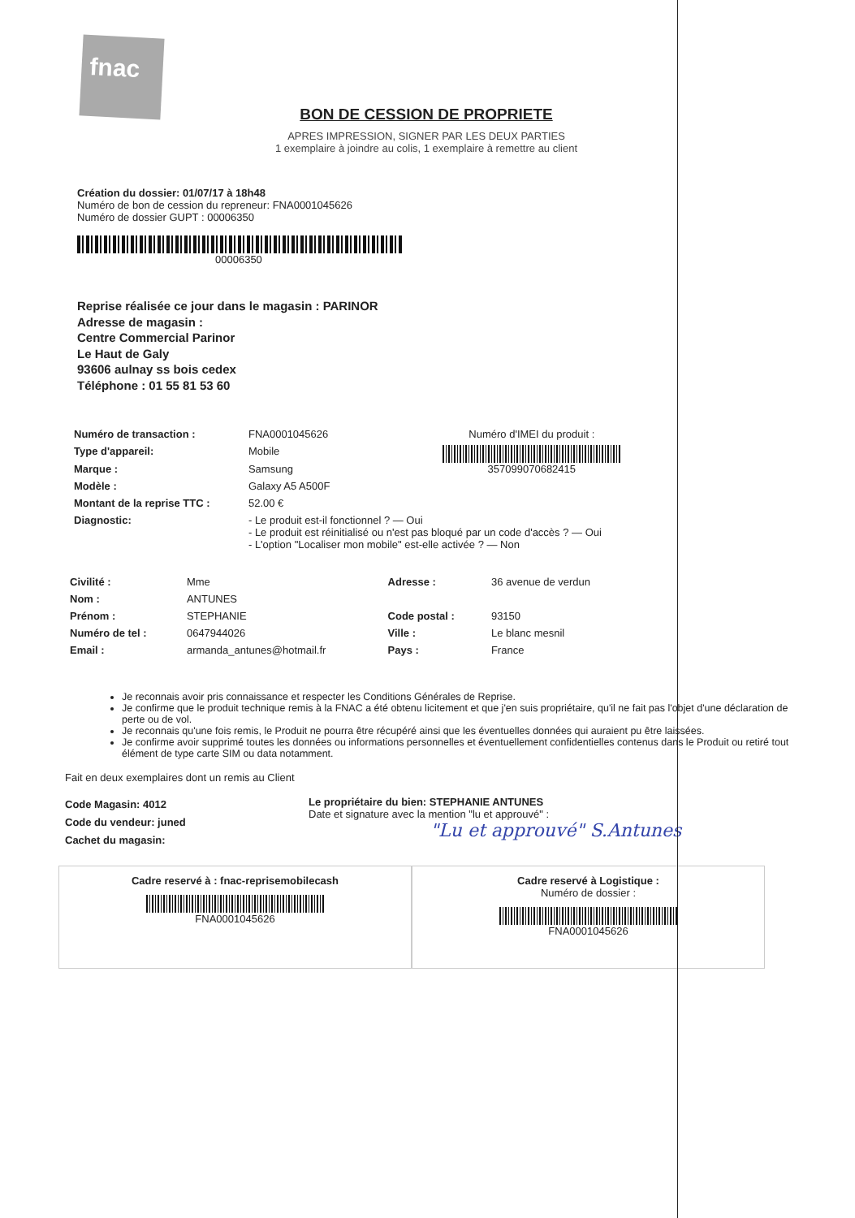fnac
BON DE CESSION DE PROPRIETE
APRES IMPRESSION, SIGNER PAR LES DEUX PARTIES
1 exemplaire à joindre au colis, 1 exemplaire à remettre au client
Création du dossier: 01/07/17 à 18h48
Numéro de bon de cession du repreneur: FNA0001045626
Numéro de dossier GUPT : 00006350
00006350
Reprise réalisée ce jour dans le magasin : PARINOR
Adresse de magasin :
Centre Commercial Parinor
Le Haut de Galy
93606 aulnay ss bois cedex
Téléphone : 01 55 81 53 60
| Numéro de transaction : | FNA0001045626 | Numéro d'IMEI du produit : 357099070682415 |
| Type d'appareil: | Mobile | |
| Marque : | Samsung | |
| Modèle : | Galaxy A5 A500F | |
| Montant de la reprise TTC : | 52.00 € | |
| Diagnostic: | - Le produit est-il fonctionnel ? — Oui - Le produit est réinitialisé ou n'est pas bloqué par un code d'accès ? — Oui - L'option "Localiser mon mobile" est-elle activée ? — Non | |
| Civilité : | Mme | Adresse : | 36 avenue de verdun |
| Nom : | ANTUNES | | |
| Prénom : | STEPHANIE | Code postal : | 93150 |
| Numéro de tel : | 0647944026 | Ville : | Le blanc mesnil |
| Email : | armanda_antunes@hotmail.fr | Pays : | France |
Je reconnais avoir pris connaissance et respecter les Conditions Générales de Reprise.
Je confirme que le produit technique remis à la FNAC a été obtenu licitement et que j'en suis propriétaire, qu'il ne fait pas l'objet d'une déclaration de perte ou de vol.
Je reconnais qu'une fois remis, le Produit ne pourra être récupéré ainsi que les éventuelles données qui auraient pu être laissées.
Je confirme avoir supprimé toutes les données ou informations personnelles et éventuellement confidentielles contenus dans le Produit ou retiré tout élément de type carte SIM ou data notamment.
Fait en deux exemplaires dont un remis au Client
Code Magasin: 4012
Code du vendeur: juned
Cachet du magasin:
Le propriétaire du bien: STEPHANIE ANTUNES
Date et signature avec la mention "lu et approuvé" :
"Lu et approuvé" S.Antunes
Cadre reservé à : fnac-reprisemobilecash
FNA0001045626
Cadre reservé à Logistique :
Numéro de dossier :
FNA0001045626